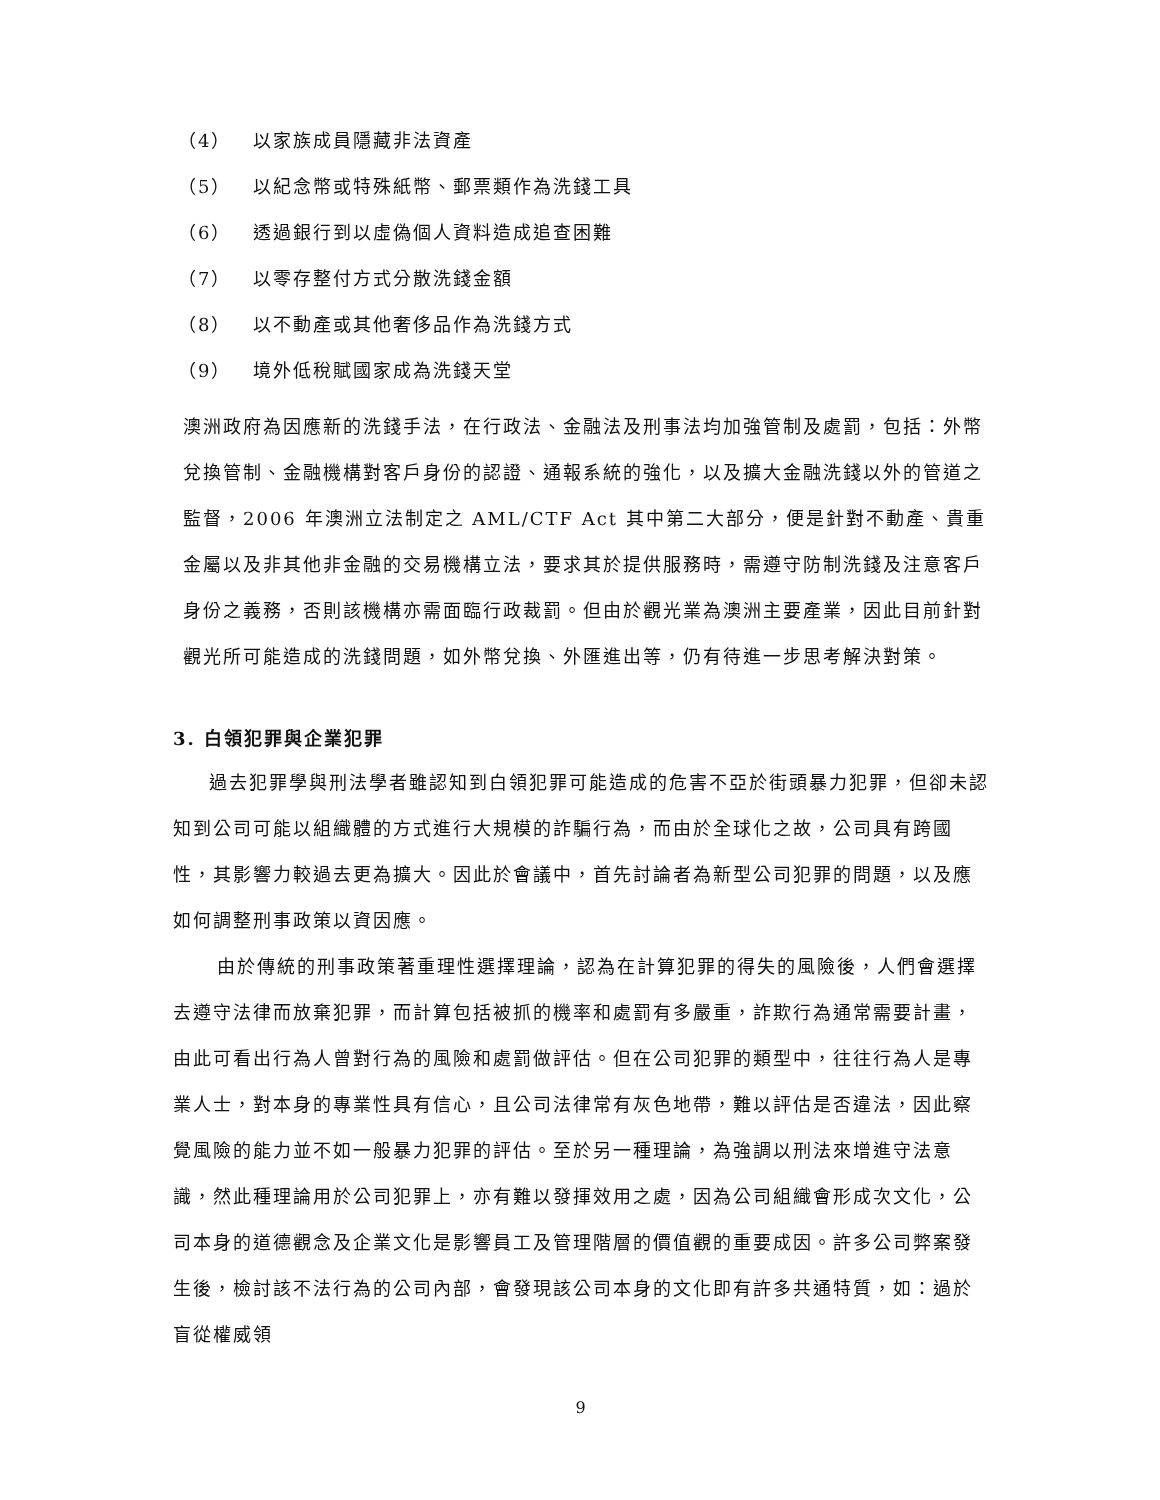（4） 以家族成員隱藏非法資產
（5） 以紀念幣或特殊紙幣、郵票類作為洗錢工具
（6） 透過銀行到以虛偽個人資料造成追查困難
（7） 以零存整付方式分散洗錢金額
（8） 以不動產或其他奢侈品作為洗錢方式
（9） 境外低稅賦國家成為洗錢天堂
澳洲政府為因應新的洗錢手法，在行政法、金融法及刑事法均加強管制及處罰，包括：外幣兌換管制、金融機構對客戶身份的認證、通報系統的強化，以及擴大金融洗錢以外的管道之監督，2006 年澳洲立法制定之 AML/CTF Act 其中第二大部分，便是針對不動產、貴重金屬以及非其他非金融的交易機構立法，要求其於提供服務時，需遵守防制洗錢及注意客戶身份之義務，否則該機構亦需面臨行政裁罰。但由於觀光業為澳洲主要產業，因此目前針對觀光所可能造成的洗錢問題，如外幣兌換、外匯進出等，仍有待進一步思考解決對策。
3. 白領犯罪與企業犯罪
過去犯罪學與刑法學者雖認知到白領犯罪可能造成的危害不亞於街頭暴力犯罪，但卻未認知到公司可能以組織體的方式進行大規模的詐騙行為，而由於全球化之故，公司具有跨國性，其影響力較過去更為擴大。因此於會議中，首先討論者為新型公司犯罪的問題，以及應如何調整刑事政策以資因應。
由於傳統的刑事政策著重理性選擇理論，認為在計算犯罪的得失的風險後，人們會選擇去遵守法律而放棄犯罪，而計算包括被抓的機率和處罰有多嚴重，詐欺行為通常需要計畫，由此可看出行為人曾對行為的風險和處罰做評估。但在公司犯罪的類型中，往往行為人是專業人士，對本身的專業性具有信心，且公司法律常有灰色地帶，難以評估是否違法，因此察覺風險的能力並不如一般暴力犯罪的評估。至於另一種理論，為強調以刑法來增進守法意識，然此種理論用於公司犯罪上，亦有難以發揮效用之處，因為公司組織會形成次文化，公司本身的道德觀念及企業文化是影響員工及管理階層的價值觀的重要成因。許多公司弊案發生後，檢討該不法行為的公司內部，會發現該公司本身的文化即有許多共通特質，如：過於盲從權威領
9